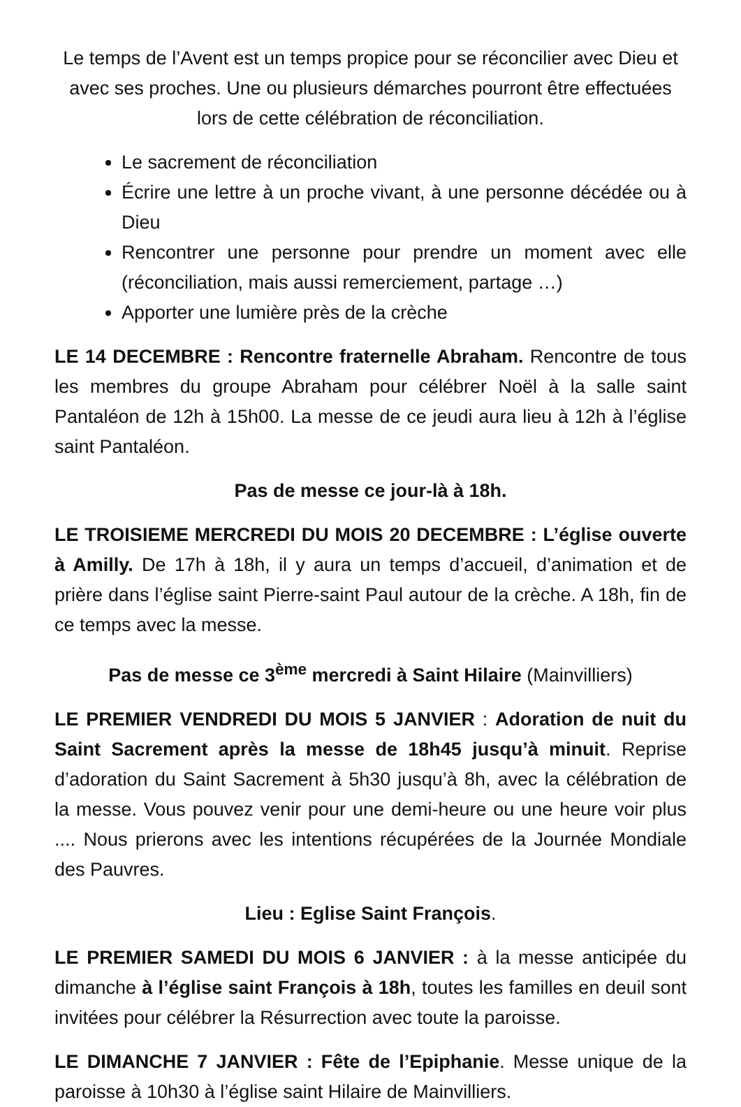Le temps de l’Avent est un temps propice pour se réconcilier avec Dieu et avec ses proches. Une ou plusieurs démarches pourront être effectuées lors de cette célébration de réconciliation.
Le sacrement de réconciliation
Écrire une lettre à un proche vivant, à une personne décédée ou à Dieu
Rencontrer une personne pour prendre un moment avec elle (réconciliation, mais aussi remerciement, partage …)
Apporter une lumière près de la crèche
LE 14 DECEMBRE : Rencontre fraternelle Abraham. Rencontre de tous les membres du groupe Abraham pour célébrer Noël à la salle saint Pantaléon de 12h à 15h00. La messe de ce jeudi aura lieu à 12h à l’église saint Pantaléon.
Pas de messe ce jour-là à 18h.
LE TROISIEME MERCREDI DU MOIS 20 DECEMBRE : L’église ouverte à Amilly. De 17h à 18h, il y aura un temps d’accueil, d’animation et de prière dans l’église saint Pierre-saint Paul autour de la crèche. A 18h, fin de ce temps avec la messe.
Pas de messe ce 3<sup>ème</sup> mercredi à Saint Hilaire (Mainvilliers)
LE PREMIER VENDREDI DU MOIS 5 JANVIER : Adoration de nuit du Saint Sacrement après la messe de 18h45 jusqu’à minuit. Reprise d’adoration du Saint Sacrement à 5h30 jusqu’à 8h, avec la célébration de la messe. Vous pouvez venir pour une demi-heure ou une heure voir plus .... Nous prierons avec les intentions récupérées de la Journée Mondiale des Pauvres.
Lieu : Eglise Saint François.
LE PREMIER SAMEDI DU MOIS 6 JANVIER : à la messe anticipée du dimanche à l’église saint François à 18h, toutes les familles en deuil sont invitées pour célébrer la Résurrection avec toute la paroisse.
LE DIMANCHE 7 JANVIER : Fête de l’Epiphanie. Messe unique de la paroisse à 10h30 à l’église saint Hilaire de Mainvilliers.